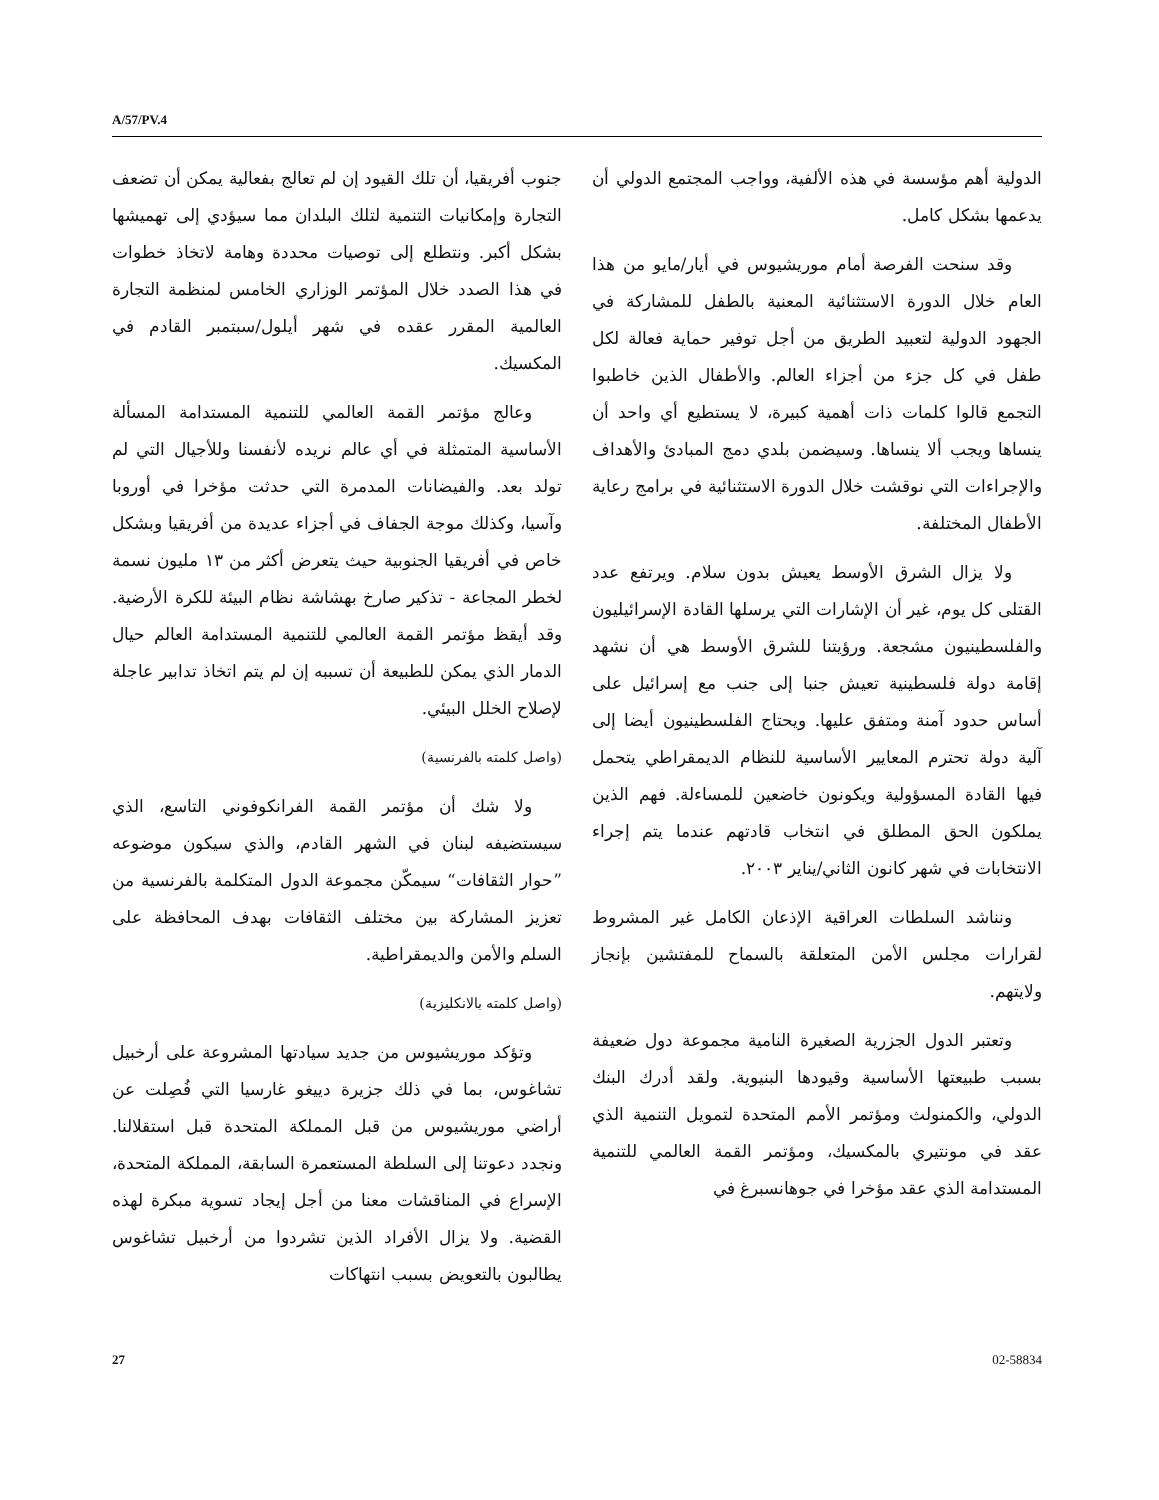A/57/PV.4
الدولية أهم مؤسسة في هذه الألفية، وواجب المجتمع الدولي أن يدعمها بشكل كامل.
وقد سنحت الفرصة أمام موريشيوس في أيار/مايو من هذا العام خلال الدورة الاستثنائية المعنية بالطفل للمشاركة في الجهود الدولية لتعبيد الطريق من أجل توفير حماية فعالة لكل طفل في كل جزء من أجزاء العالم. والأطفال الذين خاطبوا التجمع قالوا كلمات ذات أهمية كبيرة، لا يستطيع أي واحد أن ينساها ويجب ألا ينساها. وسيضمن بلدي دمج المبادئ والأهداف والإجراءات التي نوقشت خلال الدورة الاستثنائية في برامج رعاية الأطفال المختلفة.
ولا يزال الشرق الأوسط يعيش بدون سلام. ويرتفع عدد القتلى كل يوم، غير أن الإشارات التي يرسلها القادة الإسرائيليون والفلسطينيون مشجعة. ورؤيتنا للشرق الأوسط هي أن نشهد إقامة دولة فلسطينية تعيش جنبا إلى جنب مع إسرائيل على أساس حدود آمنة ومتفق عليها. ويحتاج الفلسطينيون أيضا إلى آلية دولة تحترم المعايير الأساسية للنظام الديمقراطي يتحمل فيها القادة المسؤولية ويكونون خاضعين للمساءلة. فهم الذين يملكون الحق المطلق في انتخاب قادتهم عندما يتم إجراء الانتخابات في شهر كانون الثاني/يناير ٢٠٠٣.
ونناشد السلطات العراقية الإذعان الكامل غير المشروط لقرارات مجلس الأمن المتعلقة بالسماح للمفتشين بإنجاز ولايتهم.
وتعتبر الدول الجزرية الصغيرة النامية مجموعة دول ضعيفة بسبب طبيعتها الأساسية وقيودها البنيوية. ولقد أدرك البنك الدولي، والكمنولث ومؤتمر الأمم المتحدة لتمويل التنمية الذي عقد في مونتيري بالمكسيك، ومؤتمر القمة العالمي للتنمية المستدامة الذي عقد مؤخرا في جوهانسبرغ في
جنوب أفريقيا، أن تلك القيود إن لم تعالج بفعالية يمكن أن تضعف التجارة وإمكانيات التنمية لتلك البلدان مما سيؤدي إلى تهميشها بشكل أكبر. ونتطلع إلى توصيات محددة وهامة لاتخاذ خطوات في هذا الصدد خلال المؤتمر الوزاري الخامس لمنظمة التجارة العالمية المقرر عقده في شهر أيلول/سبتمبر القادم في المكسيك.
وعالج مؤتمر القمة العالمي للتنمية المستدامة المسألة الأساسية المتمثلة في أي عالم نريده لأنفسنا وللأجيال التي لم تولد بعد. والفيضانات المدمرة التي حدثت مؤخرا في أوروبا وآسيا، وكذلك موجة الجفاف في أجزاء عديدة من أفريقيا وبشكل خاص في أفريقيا الجنوبية حيث يتعرض أكثر من ١٣ مليون نسمة لخطر المجاعة - تذكير صارخ بهشاشة نظام البيئة للكرة الأرضية. وقد أيقظ مؤتمر القمة العالمي للتنمية المستدامة العالم حيال الدمار الذي يمكن للطبيعة أن تسببه إن لم يتم اتخاذ تدابير عاجلة لإصلاح الخلل البيئي.
(واصل كلمته بالفرنسية)
ولا شك أن مؤتمر القمة الفرانكوفوني التاسع، الذي سيستضيفه لبنان في الشهر القادم، والذي سيكون موضوعه ”حوار الثقافات“ سيمكّن مجموعة الدول المتكلمة بالفرنسية من تعزيز المشاركة بين مختلف الثقافات بهدف المحافظة على السلم والأمن والديمقراطية.
(واصل كلمته بالانكليزية)
وتؤكد موريشيوس من جديد سيادتها المشروعة على أرخبيل تشاغوس، بما في ذلك جزيرة دييغو غارسيا التي فُصِلت عن أراضي موريشيوس من قبل المملكة المتحدة قبل استقلالنا. ونجدد دعوتنا إلى السلطة المستعمرة السابقة، المملكة المتحدة، الإسراع في المناقشات معنا من أجل إيجاد تسوية مبكرة لهذه القضية. ولا يزال الأفراد الذين تشردوا من أرخبيل تشاغوس يطالبون بالتعويض بسبب انتهاكات
27 02-58834